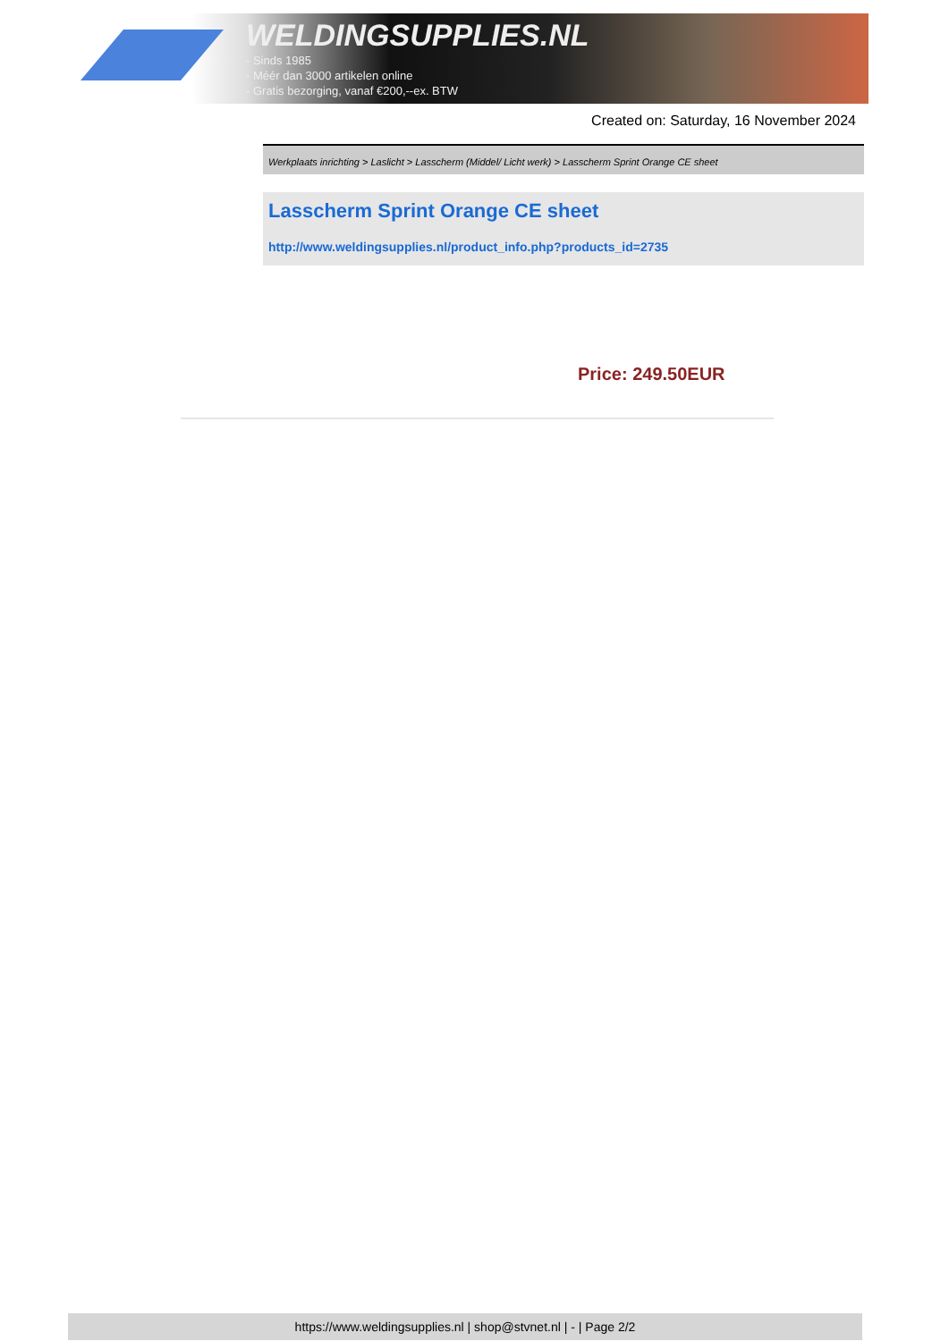WELDINGSUPPLIES.NL
- Sinds 1985
- Méér dan 3000 artikelen online
- Gratis bezorging, vanaf €200,--ex. BTW
Created on: Saturday, 16 November 2024
Werkplaats inrichting > Laslicht > Lasscherm (Middel/ Licht werk) > Lasscherm Sprint Orange CE sheet
Lasscherm Sprint Orange CE sheet
http://www.weldingsupplies.nl/product_info.php?products_id=2735
Price: 249.50EUR
https://www.weldingsupplies.nl | shop@stvnet.nl | - | Page 2/2